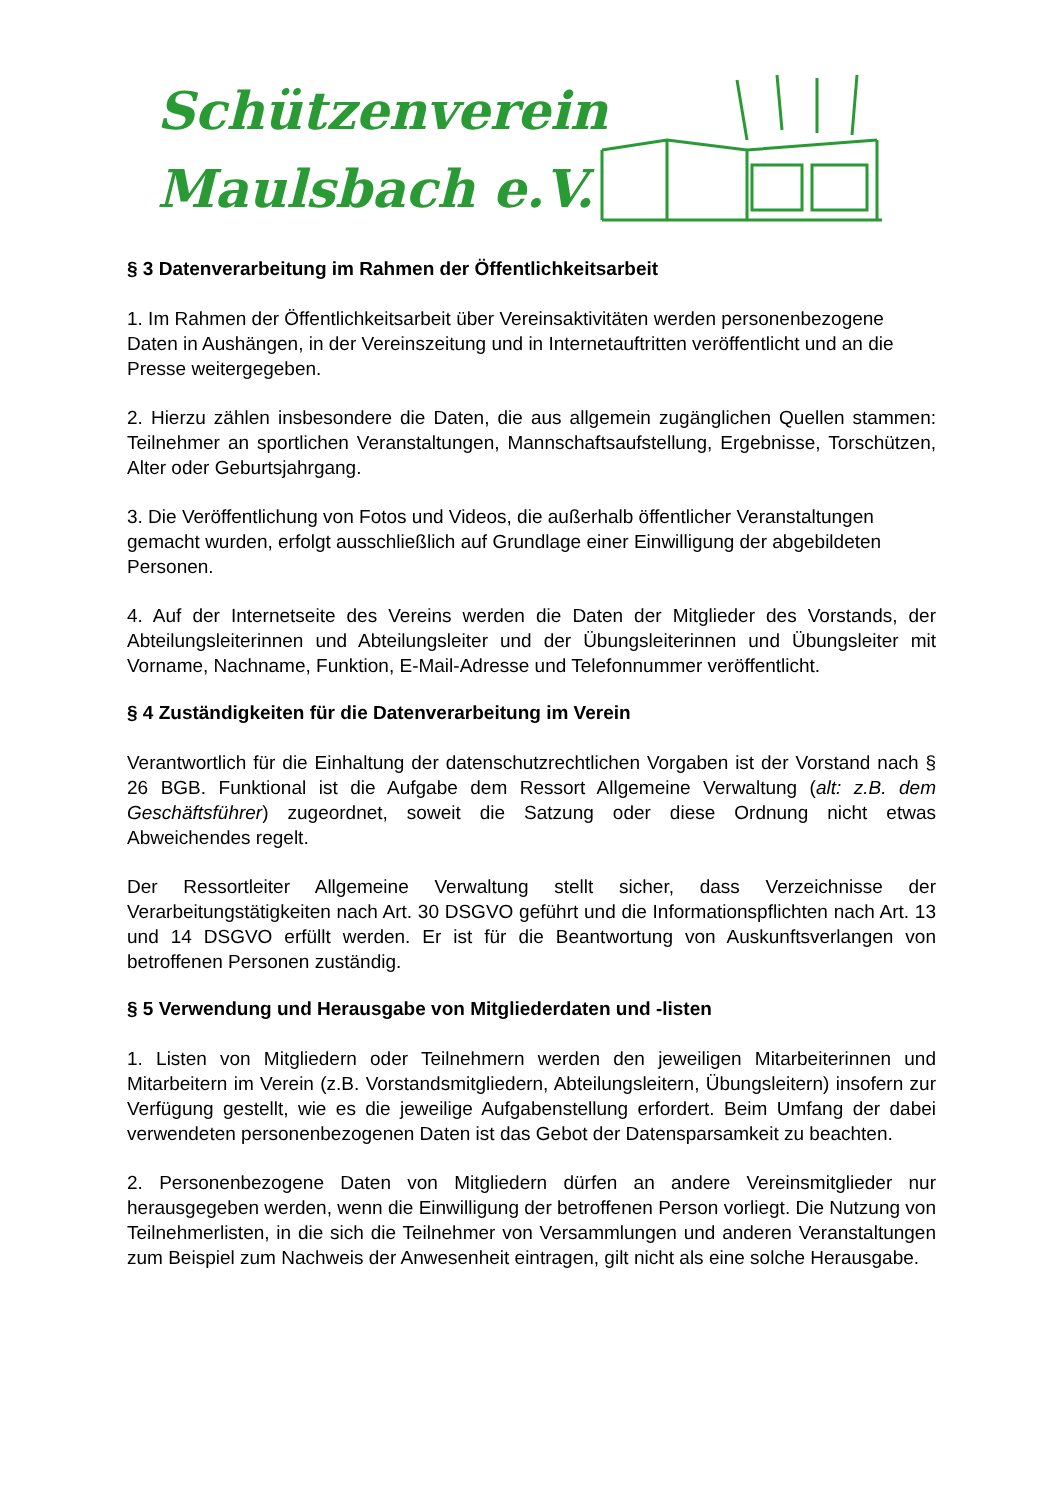Schützenverein
Maulsbach e.V.
§ 3 Datenverarbeitung im Rahmen der Öffentlichkeitsarbeit
1. Im Rahmen der Öffentlichkeitsarbeit über Vereinsaktivitäten werden personenbezogene Daten in Aushängen, in der Vereinszeitung und in Internetauftritten veröffentlicht und an die Presse weitergegeben.
2. Hierzu zählen insbesondere die Daten, die aus allgemein zugänglichen Quellen stammen: Teilnehmer an sportlichen Veranstaltungen, Mannschaftsaufstellung, Ergebnisse, Torschützen, Alter oder Geburtsjahrgang.
3. Die Veröffentlichung von Fotos und Videos, die außerhalb öffentlicher Veranstaltungen gemacht wurden, erfolgt ausschließlich auf Grundlage einer Einwilligung der abgebildeten Personen.
4. Auf der Internetseite des Vereins werden die Daten der Mitglieder des Vorstands, der Abteilungsleiterinnen und Abteilungsleiter und der Übungsleiterinnen und Übungsleiter mit Vorname, Nachname, Funktion, E-Mail-Adresse und Telefonnummer veröffentlicht.
§ 4 Zuständigkeiten für die Datenverarbeitung im Verein
Verantwortlich für die Einhaltung der datenschutzrechtlichen Vorgaben ist der Vorstand nach § 26 BGB. Funktional ist die Aufgabe dem Ressort Allgemeine Verwaltung (alt: z.B. dem Geschäftsführer) zugeordnet, soweit die Satzung oder diese Ordnung nicht etwas Abweichendes regelt.
Der Ressortleiter Allgemeine Verwaltung stellt sicher, dass Verzeichnisse der Verarbeitungstätigkeiten nach Art. 30 DSGVO geführt und die Informationspflichten nach Art. 13 und 14 DSGVO erfüllt werden. Er ist für die Beantwortung von Auskunftsverlangen von betroffenen Personen zuständig.
§ 5 Verwendung und Herausgabe von Mitgliederdaten und -listen
1. Listen von Mitgliedern oder Teilnehmern werden den jeweiligen Mitarbeiterinnen und Mitarbeitern im Verein (z.B. Vorstandsmitgliedern, Abteilungsleitern, Übungsleitern) insofern zur Verfügung gestellt, wie es die jeweilige Aufgabenstellung erfordert. Beim Umfang der dabei verwendeten personenbezogenen Daten ist das Gebot der Datensparsamkeit zu beachten.
2. Personenbezogene Daten von Mitgliedern dürfen an andere Vereinsmitglieder nur herausgegeben werden, wenn die Einwilligung der betroffenen Person vorliegt. Die Nutzung von Teilnehmerlisten, in die sich die Teilnehmer von Versammlungen und anderen Veranstaltungen zum Beispiel zum Nachweis der Anwesenheit eintragen, gilt nicht als eine solche Herausgabe.